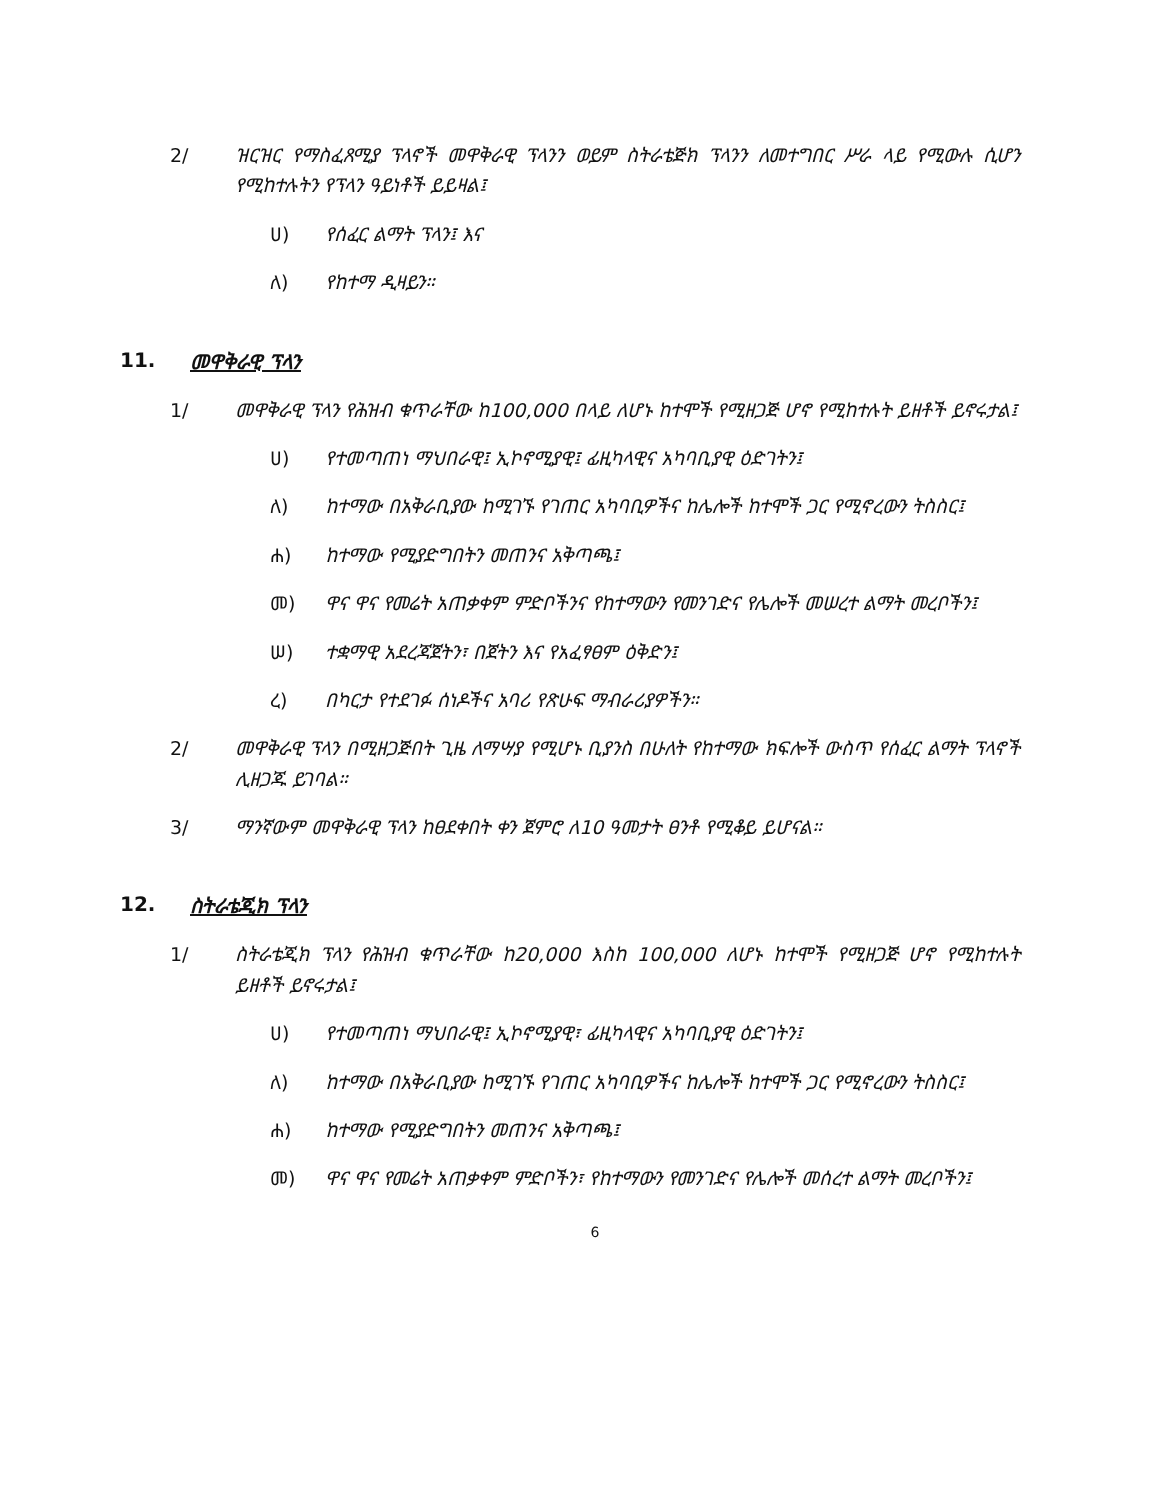2/ ዝርዝር የማስፈጸሚያ ፕላኖች መዋቅራዊ ፕላንን ወይም ስትራቴጅክ ፕላንን ለመተግበር ሥራ ላይ የሚውሉ ሲሆን የሚከተሉትን የፕላን ዓይነቶች ይይዛል፤
ሀ) የሰፈር ልማት ፕላን፤ እና
ለ) የከተማ ዲዛይን።
11. መዋቅራዊ ፕላን
1/ መዋቅራዊ ፕላን የሕዝብ ቁጥራቸው ከ100,000 በላይ ለሆኑ ከተሞች የሚዘጋጅ ሆኖ የሚከተሉት ይዘቶች ይኖሩታል፤
ሀ) የተመጣጠነ ማህበራዊ፤ ኢኮኖሚያዊ፤ ፊዚካላዊና አካባቢያዊ ዕድገትን፤
ለ) ከተማው በአቅራቢያው ከሚገኙ የገጠር አካባቢዎችና ከሌሎች ከተሞች ጋር የሚኖረውን ትስስር፤
ሐ) ከተማው የሚያድግበትን መጠንና አቅጣጫ፤
መ) ዋና ዋና የመሬት አጠቃቀም ምድቦችንና የከተማውን የመንገድና የሌሎች መሠረተ ልማት መረቦችን፤
ሠ) ተቋማዊ አደረጃጀትን፣ በጀትን እና የአፈፃፀም ዕቅድን፤
ረ) በካርታ የተደገፉ ሰነዶችና አባሪ የጽሁፍ ማብራሪያዎችን።
2/ መዋቅራዊ ፕላን በሚዘጋጅበት ጊዜ ለማሣያ የሚሆኑ ቢያንስ በሁለት የከተማው ክፍሎች ውስጥ የሰፈር ልማት ፕላኖች ሊዘጋጁ ይገባል።
3/ ማንኛውም መዋቅራዊ ፕላን ከፀደቀበት ቀን ጀምሮ ለ10 ዓመታት ፀንቶ የሚቆይ ይሆናል።
12. ስትራቴጂክ ፕላን
1/ ስትራቴጂክ ፕላን የሕዝብ ቁጥራቸው ከ20,000 እስከ 100,000 ለሆኑ ከተሞች የሚዘጋጅ ሆኖ የሚከተሉት ይዘቶች ይኖሩታል፤
ሀ) የተመጣጠነ ማህበራዊ፤ ኢኮኖሚያዊ፣ ፊዚካላዊና አካባቢያዊ ዕድገትን፤
ለ) ከተማው በአቅራቢያው ከሚገኙ የገጠር አካባቢዎችና ከሌሎች ከተሞች ጋር የሚኖረውን ትስስር፤
ሐ) ከተማው የሚያድግበትን መጠንና አቅጣጫ፤
መ) ዋና ዋና የመሬት አጠቃቀም ምድቦችን፣ የከተማውን የመንገድና የሌሎች መሰረተ ልማት መረቦችን፤
6